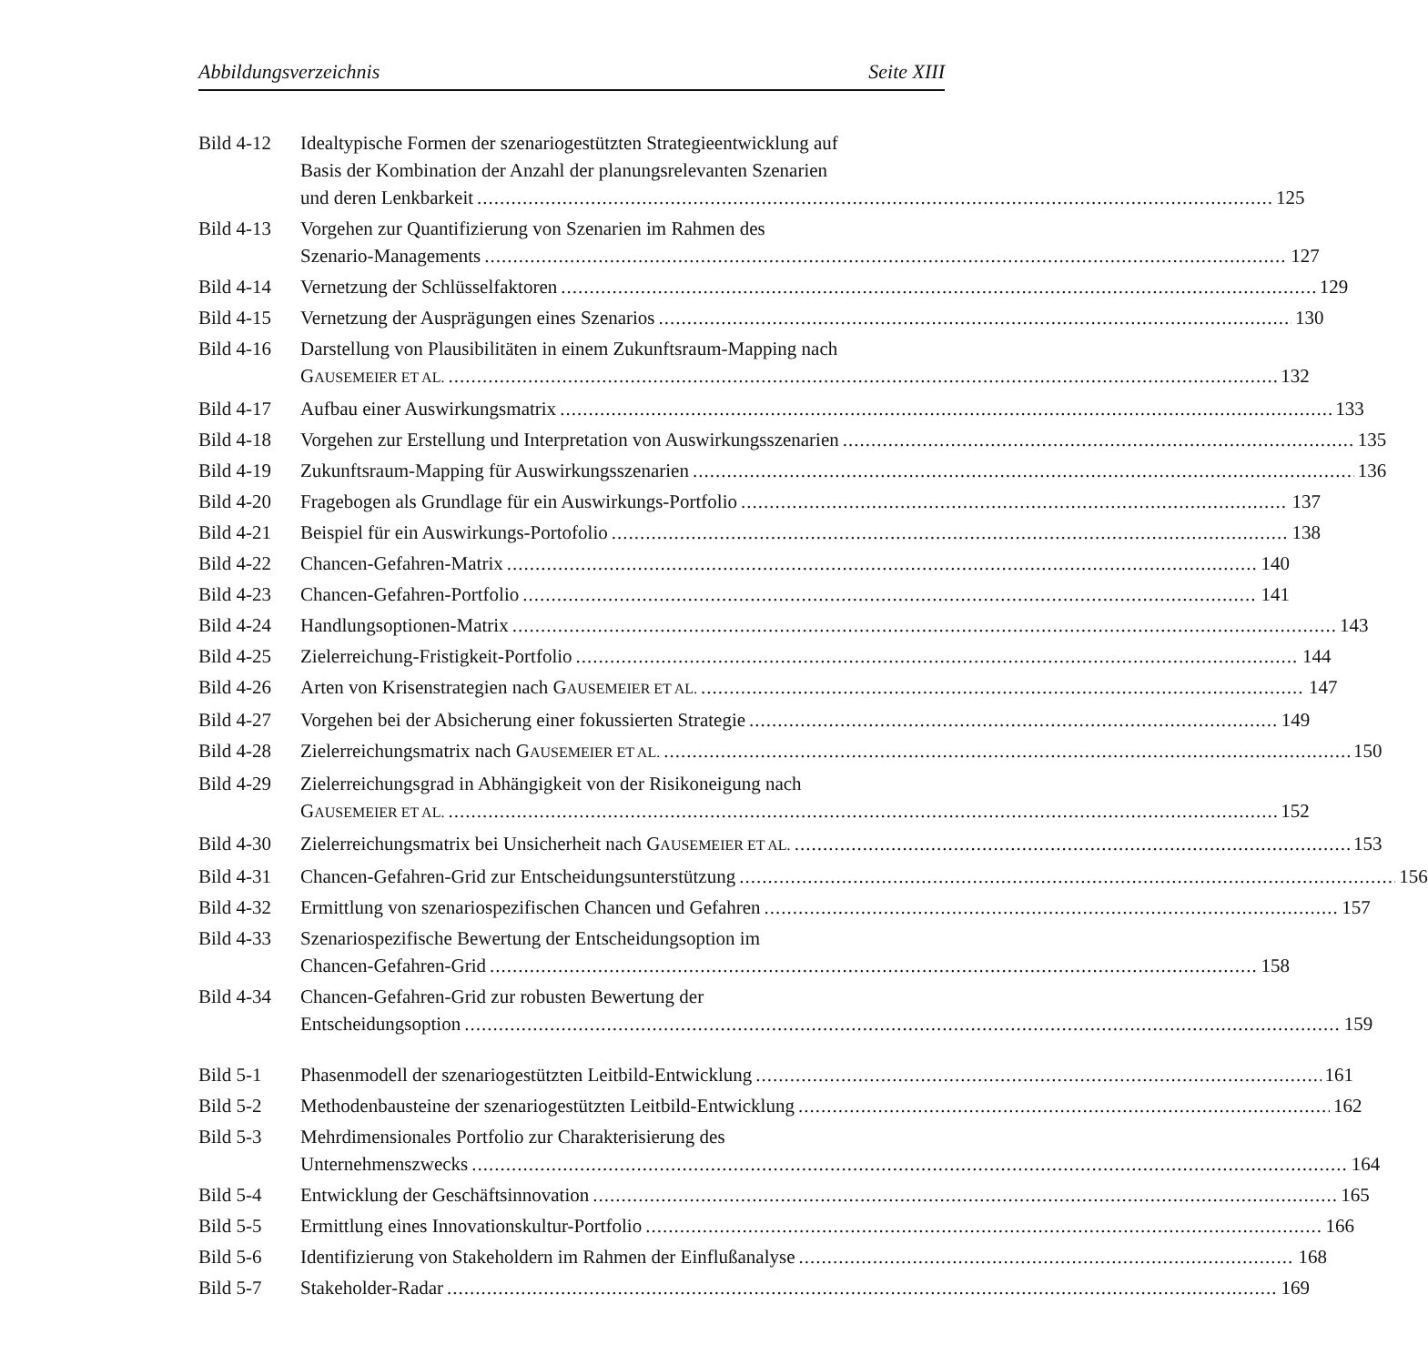Abbildungsverzeichnis Seite XIII
Bild 4-12
Idealtypische Formen der szenariogestützten Strategieentwicklung auf
Basis der Kombination der Anzahl der planungsrelevanten Szenarien
und deren Lenkbarkeit 125
Bild 4-13
Vorgehen zur Quantifizierung von Szenarien im Rahmen des
Szenario-Managements 127
Bild 4-14
Vernetzung der Schlüsselfaktoren 129
Bild 4-15
Vernetzung der Ausprägungen eines Szenarios 130
Bild 4-16
Darstellung von Plausibilitäten in einem Zukunftsraum-Mapping nach
GAUSEMEIER ET AL. 132
Bild 4-17
Aufbau einer Auswirkungsmatrix 133
Bild 4-18
Vorgehen zur Erstellung und Interpretation von Auswirkungsszenarien 135
Bild 4-19
Zukunftsraum-Mapping für Auswirkungsszenarien 136
Bild 4-20
Fragebogen als Grundlage für ein Auswirkungs-Portfolio 137
Bild 4-21
Beispiel für ein Auswirkungs-Portofolio 138
Bild 4-22
Chancen-Gefahren-Matrix 140
Bild 4-23
Chancen-Gefahren-Portfolio 141
Bild 4-24
Handlungsoptionen-Matrix 143
Bild 4-25
Zielerreichung-Fristigkeit-Portfolio 144
Bild 4-26
Arten von Krisenstrategien nach GAUSEMEIER ET AL. 147
Bild 4-27
Vorgehen bei der Absicherung einer fokussierten Strategie 149
Bild 4-28
Zielerreichungsmatrix nach GAUSEMEIER ET AL. 150
Bild 4-29
Zielerreichungsgrad in Abhängigkeit von der Risikoneigung nach
GAUSEMEIER ET AL. 152
Bild 4-30
Zielerreichungsmatrix bei Unsicherheit nach GAUSEMEIER ET AL. 153
Bild 4-31
Chancen-Gefahren-Grid zur Entscheidungsunterstützung 156
Bild 4-32
Ermittlung von szenariospezifischen Chancen und Gefahren 157
Bild 4-33
Szenariospezifische Bewertung der Entscheidungsoption im
Chancen-Gefahren-Grid 158
Bild 4-34
Chancen-Gefahren-Grid zur robusten Bewertung der
Entscheidungsoption 159
Bild 5-1 Phasenmodell der szenariogestützten Leitbild-Entwicklung 161
Bild 5-2 Methodenbausteine der szenariogestützten Leitbild-Entwicklung 162
Bild 5-3 Mehrdimensionales Portfolio zur Charakterisierung des
Unternehmenszwecks 164
Bild 5-4 Entwicklung der Geschäftsinnovation 165
Bild 5-5 Ermittlung eines Innovationskultur-Portfolio 166
Bild 5-6 Identifizierung von Stakeholdern im Rahmen der Einflußanalyse 168
Bild 5-7 Stakeholder-Radar 169